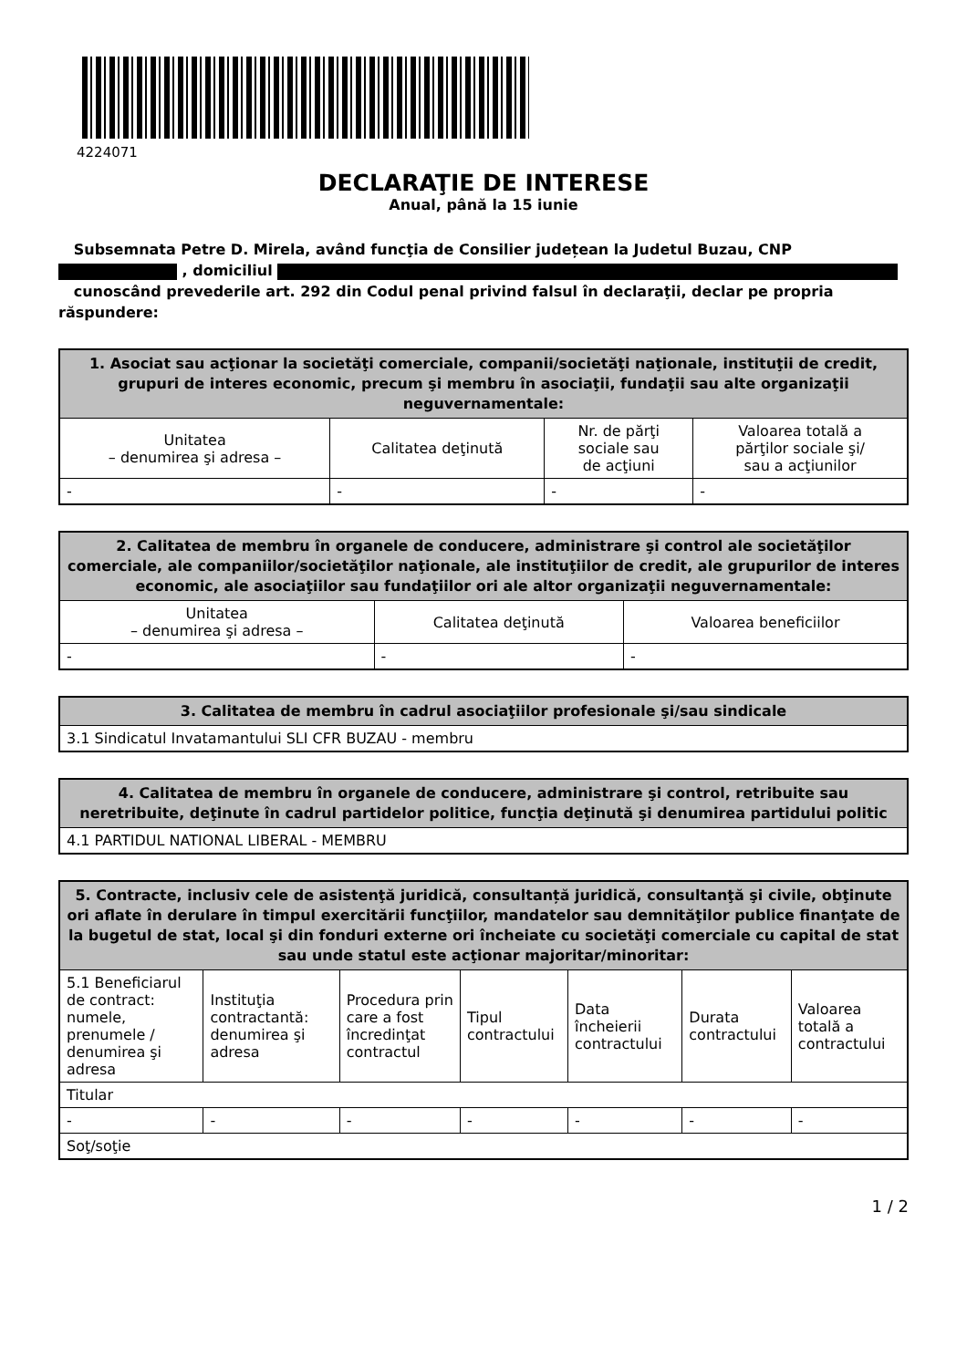4224071
DECLARAŢIE DE INTERESE
Anual, până la 15 iunie
Subsemnata Petre D. Mirela, având funcţia de Consilier județean la Judetul Buzau, CNP
, domiciliul
cunoscând prevederile art. 292 din Codul penal privind falsul în declaraţii, declar pe propria răspundere:
| 1. Asociat sau acţionar la societăţi comerciale, companii/societăţi naţionale, instituţii de credit, grupuri de interes economic, precum şi membru în asociaţii, fundaţii sau alte organizaţii neguvernamentale: | | | |
| --- | --- | --- | --- |
| Unitatea – denumirea şi adresa – | Calitatea deţinută | Nr. de părţi sociale sau de acţiuni | Valoarea totală a părţilor sociale şi/ sau a acţiunilor |
| - | - | - | - |
| 2. Calitatea de membru în organele de conducere, administrare şi control ale societăţilor comerciale, ale companiilor/societăţilor naţionale, ale instituţiilor de credit, ale grupurilor de interes economic, ale asociaţiilor sau fundaţiilor ori ale altor organizaţii neguvernamentale: | | |
| --- | --- | --- |
| Unitatea – denumirea şi adresa – | Calitatea deţinută | Valoarea beneficiilor |
| - | - | - |
| 3. Calitatea de membru în cadrul asociaţiilor profesionale şi/sau sindicale |
| --- |
| 3.1 Sindicatul Invatamantului SLI CFR BUZAU - membru |
| 4. Calitatea de membru în organele de conducere, administrare şi control, retribuite sau neretribuite, deţinute în cadrul partidelor politice, funcţia deţinută şi denumirea partidului politic |
| --- |
| 4.1 PARTIDUL NATIONAL LIBERAL - MEMBRU |
| 5. Contracte, inclusiv cele de asistenţă juridică, consultanță juridică, consultanţă şi civile, obţinute ori aflate în derulare în timpul exercitării funcţiilor, mandatelor sau demnităţilor publice finanţate de la bugetul de stat, local şi din fonduri externe ori încheiate cu societăţi comerciale cu capital de stat sau unde statul este acţionar majoritar/minoritar: | | | | | | |
| --- | --- | --- | --- | --- | --- | --- |
| 5.1 Beneficiarul de contract: numele, prenumele / denumirea şi adresa | Instituţia contractantă: denumirea şi adresa | Procedura prin care a fost încredinţat contractul | Tipul contractului | Data încheierii contractului | Durata contractului | Valoarea totală a contractului |
| Titular | | | | | | |
| - | - | - | - | - | - | - |
| Soţ/soţie | | | | | | |
1 / 2